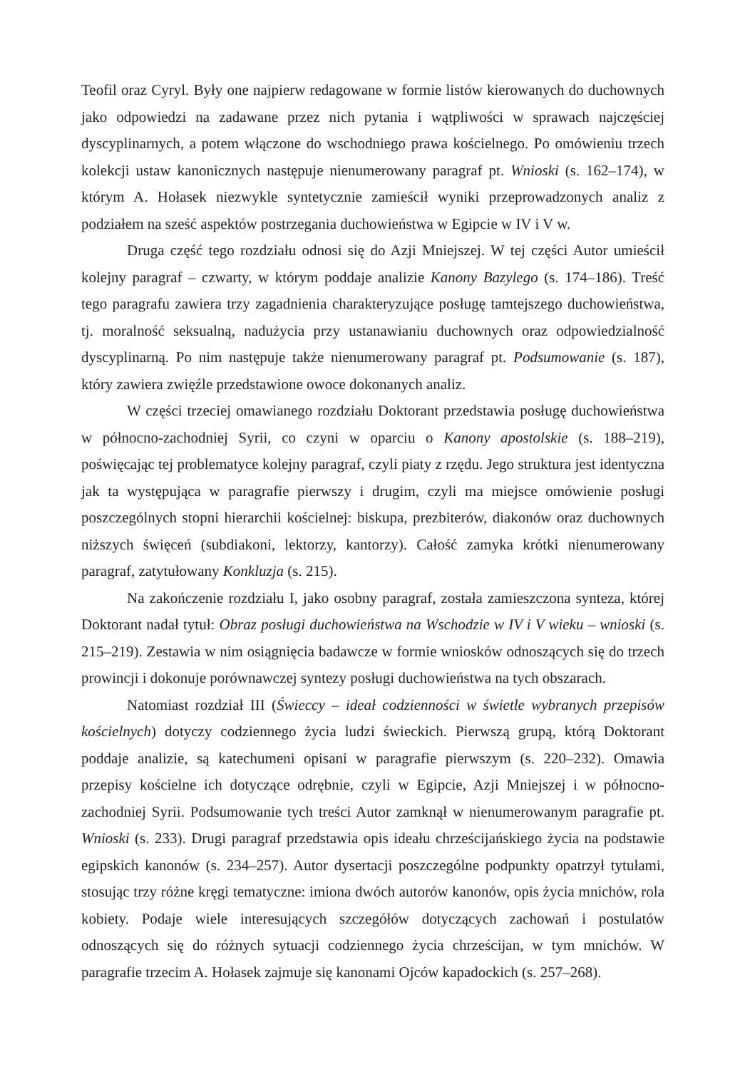Teofil oraz Cyryl. Były one najpierw redagowane w formie listów kierowanych do duchownych jako odpowiedzi na zadawane przez nich pytania i wątpliwości w sprawach najczęściej dyscyplinarnych, a potem włączone do wschodniego prawa kościelnego. Po omówieniu trzech kolekcji ustaw kanonicznych następuje nienumerowany paragraf pt. Wnioski (s. 162–174), w którym A. Hołasek niezwykle syntetycznie zamieścił wyniki przeprowadzonych analiz z podziałem na sześć aspektów postrzegania duchowieństwa w Egipcie w IV i V w.
Druga część tego rozdziału odnosi się do Azji Mniejszej. W tej części Autor umieścił kolejny paragraf – czwarty, w którym poddaje analizie Kanony Bazylego (s. 174–186). Treść tego paragrafu zawiera trzy zagadnienia charakteryzujące posługę tamtejszego duchowieństwa, tj. moralność seksualną, nadużycia przy ustanawianiu duchownych oraz odpowiedzialność dyscyplinarną. Po nim następuje także nienumerowany paragraf pt. Podsumowanie (s. 187), który zawiera zwięźle przedstawione owoce dokonanych analiz.
W części trzeciej omawianego rozdziału Doktorant przedstawia posługę duchowieństwa w północno-zachodniej Syrii, co czyni w oparciu o Kanony apostolskie (s. 188–219), poświęcając tej problematyce kolejny paragraf, czyli piaty z rzędu. Jego struktura jest identyczna jak ta występująca w paragrafie pierwszy i drugim, czyli ma miejsce omówienie posługi poszczególnych stopni hierarchii kościelnej: biskupa, prezbiterów, diakonów oraz duchownych niższych święceń (subdiakoni, lektorzy, kantorzy). Całość zamyka krótki nienumerowany paragraf, zatytułowany Konkluzja (s. 215).
Na zakończenie rozdziału I, jako osobny paragraf, została zamieszczona synteza, której Doktorant nadał tytuł: Obraz posługi duchowieństwa na Wschodzie w IV i V wieku – wnioski (s. 215–219). Zestawia w nim osiągnięcia badawcze w formie wniosków odnoszących się do trzech prowincji i dokonuje porównawczej syntezy posługi duchowieństwa na tych obszarach.
Natomiast rozdział III (Świeccy – ideał codzienności w świetle wybranych przepisów kościelnych) dotyczy codziennego życia ludzi świeckich. Pierwszą grupą, którą Doktorant poddaje analizie, są katechumeni opisani w paragrafie pierwszym (s. 220–232). Omawia przepisy kościelne ich dotyczące odrębnie, czyli w Egipcie, Azji Mniejszej i w północno-zachodniej Syrii. Podsumowanie tych treści Autor zamknął w nienumerowanym paragrafie pt. Wnioski (s. 233). Drugi paragraf przedstawia opis ideału chrześcijańskiego życia na podstawie egipskich kanonów (s. 234–257). Autor dysertacji poszczególne podpunkty opatrzył tytułami, stosując trzy różne kręgi tematyczne: imiona dwóch autorów kanonów, opis życia mnichów, rola kobiety. Podaje wiele interesujących szczegółów dotyczących zachowań i postulatów odnoszących się do różnych sytuacji codziennego życia chrześcijan, w tym mnichów. W paragrafie trzecim A. Hołasek zajmuje się kanonami Ojców kapadockich (s. 257–268).